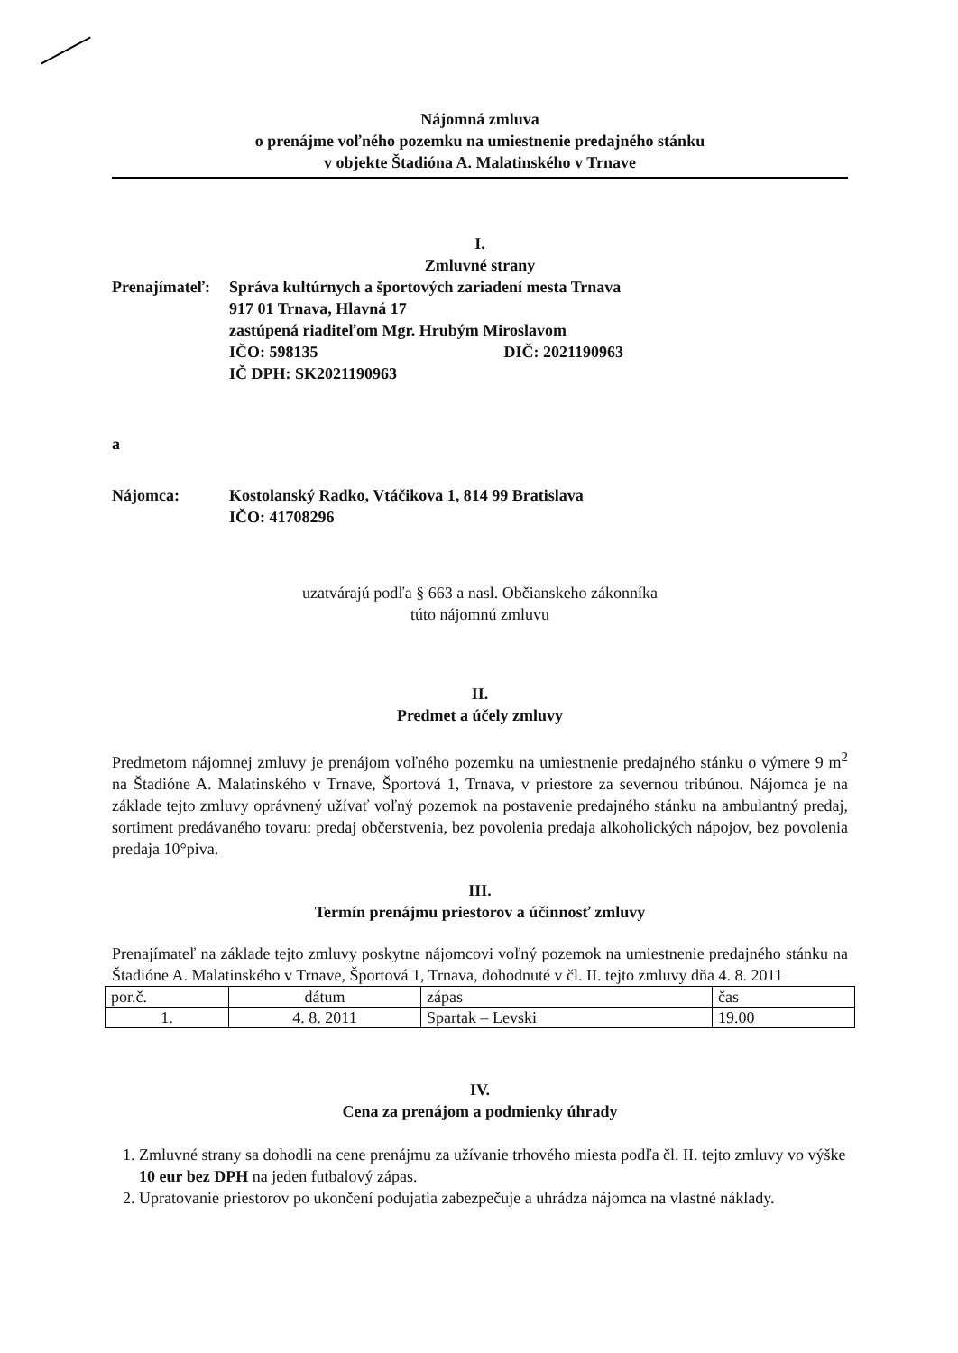Nájomná zmluva
o prenájme voľného pozemku na umiestnenie predajného stánku
v objekte Štadióna A. Malatinského v Trnave
I.
Zmluvné strany
Prenajímateľ:
Správa kultúrnych a športových zariadení mesta Trnava
917 01 Trnava, Hlavná 17
zastúpená riaditeľom Mgr. Hrubým Miroslavom
IČO: 598135 DIČ: 2021190963
IČ DPH: SK2021190963
a
Nájomca:
Kostolanský Radko, Vtáčikova 1, 814 99 Bratislava
IČO: 41708296
uzatvárajú podľa § 663 a nasl. Občianskeho zákonníka
túto nájomnú zmluvu
II.
Predmet a účely zmluvy
Predmetom nájomnej zmluvy je prenájom voľného pozemku na umiestnenie predajného stánku o výmere 9 m<sup>2</sup> na Štadióne A. Malatinského v Trnave, Športová 1, Trnava, v priestore za severnou tribúnou. Nájomca je na základe tejto zmluvy oprávnený užívať voľný pozemok na postavenie predajného stánku na ambulantný predaj, sortiment predávaného tovaru: predaj občerstvenia, bez povolenia predaja alkoholických nápojov, bez povolenia predaja 10°piva.
III.
Termín prenájmu priestorov a účinnosť zmluvy
Prenajímateľ na základe tejto zmluvy poskytne nájomcovi voľný pozemok na umiestnenie predajného stánku na Štadióne A. Malatinského v Trnave, Športová 1, Trnava, dohodnuté v čl. II. tejto zmluvy dňa 4. 8. 2011
| por.č. | dátum | zápas | čas |
| 1. | 4. 8. 2011 | Spartak – Levski | 19.00 |
IV.
Cena za prenájom a podmienky úhrady
1. Zmluvné strany sa dohodli na cene prenájmu za užívanie trhového miesta podľa čl. II. tejto zmluvy vo výške 10 eur bez DPH na jeden futbalový zápas.
2. Upratovanie priestorov po ukončení podujatia zabezpečuje a uhrádza nájomca na vlastné náklady.